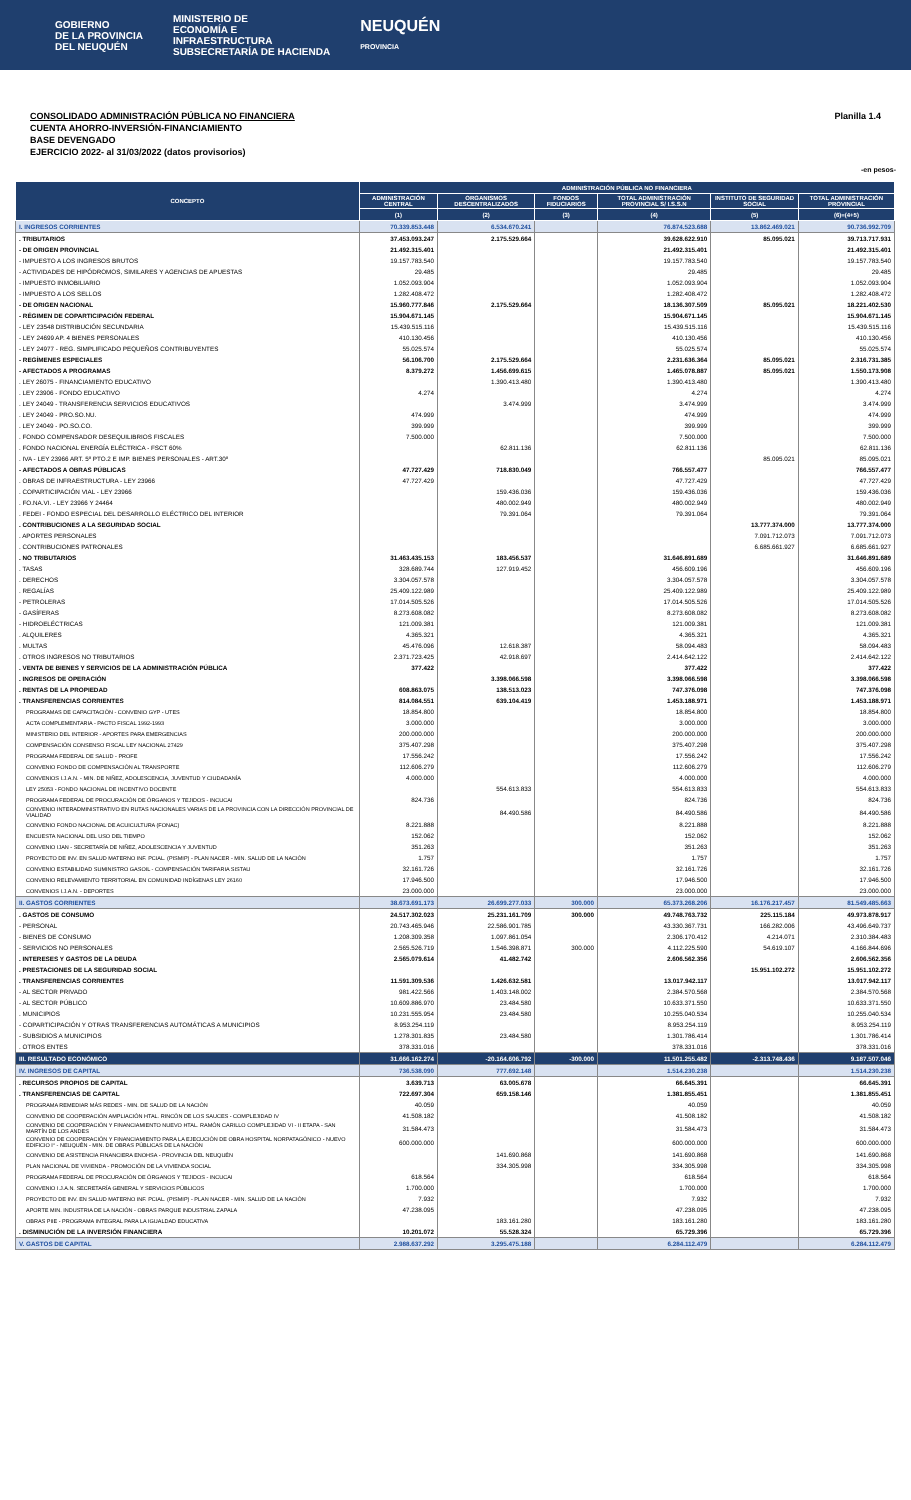GOBIERNO
DE LA PROVINCIA
DEL NEUQUÉN MINISTERIO DE
ECONOMÍA E
INFRAESTRUCTURA
SUBSECRETARÍA DE HACIENDA NEUQUÉN
PROVINCIA
Planilla 1.4 CONSOLIDADO ADMINISTRACIÓN PÚBLICA NO FINANCIERA
CUENTA AHORRO-INVERSIÓN-FINANCIAMIENTO
BASE DEVENGADO
EJERCICIO 2022- al 31/03/2022 (datos provisorios)
-en pesos-
| CONCEPTO | ADMINISTRACIÓN PÚBLICA NO FINANCIERA | | | | | |
| --- | --- | --- | --- | --- | --- | --- |
| | ADMINISTRACIÓN CENTRAL | ORGANISMOS DESCENTRALIZADOS | FONDOS FIDUCIARIOS | TOTAL ADMINISTRACIÓN PROVINCIAL S/ I.S.S.N | INSTITUTO DE SEGURIDAD SOCIAL | TOTAL ADMINISTRACIÓN PROVINCIAL |
| | (1) | (2) | (3) | (4) | (5) | (6)=(4+5) |
| I. INGRESOS CORRIENTES | 70.339.853.448 | 6.534.670.241 | | 76.874.523.688 | 13.862.469.021 | 90.736.992.709 |
| . TRIBUTARIOS | 37.453.093.247 | 2.175.529.664 | | 39.628.622.910 | 85.095.021 | 39.713.717.931 |
| - DE ORIGEN PROVINCIAL | 21.492.315.401 | | | 21.492.315.401 | | 21.492.315.401 |
| - IMPUESTO A LOS INGRESOS BRUTOS | 19.157.783.540 | | | 19.157.783.540 | | 19.157.783.540 |
| - ACTIVIDADES DE HIPÓDROMOS, SIMILARES Y AGENCIAS DE APUESTAS | 29.485 | | | 29.485 | | 29.485 |
| - IMPUESTO INMOBILIARIO | 1.052.093.904 | | | 1.052.093.904 | | 1.052.093.904 |
| - IMPUESTO A LOS SELLOS | 1.282.408.472 | | | 1.282.408.472 | | 1.282.408.472 |
| - DE ORIGEN NACIONAL | 15.960.777.846 | 2.175.529.664 | | 18.136.307.509 | 85.095.021 | 18.221.402.530 |
| - RÉGIMEN DE COPARTICIPACIÓN FEDERAL | 15.904.671.145 | | | 15.904.671.145 | | 15.904.671.145 |
| - LEY 23548 DISTRIBUCIÓN SECUNDARIA | 15.439.515.116 | | | 15.439.515.116 | | 15.439.515.116 |
| - LEY 24699 AP. 4 BIENES PERSONALES | 410.130.456 | | | 410.130.456 | | 410.130.456 |
| - LEY 24977 - REG. SIMPLIFICADO PEQUEÑOS CONTRIBUYENTES | 55.025.574 | | | 55.025.574 | | 55.025.574 |
| - REGÍMENES ESPECIALES | 56.106.700 | 2.175.529.664 | | 2.231.636.364 | 85.095.021 | 2.316.731.385 |
| - AFECTADOS A PROGRAMAS | 8.379.272 | 1.456.699.615 | | 1.465.078.887 | 85.095.021 | 1.550.173.908 |
| . LEY 26075 - FINANCIAMIENTO EDUCATIVO | | 1.390.413.480 | | 1.390.413.480 | | 1.390.413.480 |
| . LEY 23906 - FONDO EDUCATIVO | 4.274 | | | 4.274 | | 4.274 |
| . LEY 24049 - TRANSFERENCIA SERVICIOS EDUCATIVOS | | 3.474.999 | | 3.474.999 | | 3.474.999 |
| . LEY 24049 - PRO.SO.NU. | 474.999 | | | 474.999 | | 474.999 |
| . LEY 24049 - PO.SO.CO. | 399.999 | | | 399.999 | | 399.999 |
| . FONDO COMPENSADOR DESEQUILIBRIOS FISCALES | 7.500.000 | | | 7.500.000 | | 7.500.000 |
| . FONDO NACIONAL ENERGÍA ELÉCTRICA - FSCT 60% | | 62.811.136 | | 62.811.136 | | 62.811.136 |
| . IVA - LEY 23966 ART. 5º PTO.2 E IMP. BIENES PERSONALES - ART.30º | | | | | 85.095.021 | 85.095.021 |
| - AFECTADOS A OBRAS PÚBLICAS | 47.727.429 | 718.830.049 | | 766.557.477 | | 766.557.477 |
| . OBRAS DE INFRAESTRUCTURA - LEY 23966 | 47.727.429 | | | 47.727.429 | | 47.727.429 |
| . COPARTICIPACIÓN VIAL - LEY 23966 | | 159.436.036 | | 159.436.036 | | 159.436.036 |
| . FO.NA.VI. - LEY 23966 Y 24464 | | 480.002.949 | | 480.002.949 | | 480.002.949 |
| . FEDEI - FONDO ESPECIAL DEL DESARROLLO ELÉCTRICO DEL INTERIOR | | 79.391.064 | | 79.391.064 | | 79.391.064 |
| . CONTRIBUCIONES A LA SEGURIDAD SOCIAL | | | | | 13.777.374.000 | 13.777.374.000 |
| . APORTES PERSONALES | | | | | 7.091.712.073 | 7.091.712.073 |
| . CONTRIBUCIONES PATRONALES | | | | | 6.685.661.927 | 6.685.661.927 |
| . NO TRIBUTARIOS | 31.463.435.153 | 183.456.537 | | 31.646.891.689 | | 31.646.891.689 |
| . TASAS | 328.689.744 | 127.919.452 | | 456.609.196 | | 456.609.196 |
| . DERECHOS | 3.304.057.578 | | | 3.304.057.578 | | 3.304.057.578 |
| . REGALÍAS | 25.409.122.989 | | | 25.409.122.989 | | 25.409.122.989 |
| - PETROLERAS | 17.014.505.526 | | | 17.014.505.526 | | 17.014.505.526 |
| - GASÍFERAS | 8.273.608.082 | | | 8.273.608.082 | | 8.273.608.082 |
| - HIDROELÉCTRICAS | 121.009.381 | | | 121.009.381 | | 121.009.381 |
| . ALQUILERES | 4.365.321 | | | 4.365.321 | | 4.365.321 |
| . MULTAS | 45.476.096 | 12.618.387 | | 58.094.483 | | 58.094.483 |
| . OTROS INGRESOS NO TRIBUTARIOS | 2.371.723.425 | 42.918.697 | | 2.414.642.122 | | 2.414.642.122 |
| . VENTA DE BIENES Y SERVICIOS DE LA ADMINISTRACIÓN PÚBLICA | 377.422 | | | 377.422 | | 377.422 |
| . INGRESOS DE OPERACIÓN | | 3.398.066.598 | | 3.398.066.598 | | 3.398.066.598 |
| . RENTAS DE LA PROPIEDAD | 608.863.075 | 138.513.023 | | 747.376.098 | | 747.376.098 |
| . TRANSFERENCIAS CORRIENTES | 814.084.551 | 639.104.419 | | 1.453.188.971 | | 1.453.188.971 |
| PROGRAMAS DE CAPACITACIÓN - CONVENIO GYP - UTES | 18.854.800 | | | 18.854.800 | | 18.854.800 |
| ACTA COMPLEMENTARIA - PACTO FISCAL 1992-1993 | 3.000.000 | | | 3.000.000 | | 3.000.000 |
| MINISTERIO DEL INTERIOR - APORTES PARA EMERGENCIAS | 200.000.000 | | | 200.000.000 | | 200.000.000 |
| COMPENSACIÓN CONSENSO FISCAL LEY NACIONAL 27429 | 375.407.298 | | | 375.407.298 | | 375.407.298 |
| PROGRAMA FEDERAL DE SALUD - PROFE | 17.556.242 | | | 17.556.242 | | 17.556.242 |
| CONVENIO FONDO DE COMPENSACIÓN AL TRANSPORTE | 112.606.279 | | | 112.606.279 | | 112.606.279 |
| CONVENIOS I.J.A.N. - MIN. DE NIÑEZ, ADOLESCENCIA, JUVENTUD Y CIUDADANÍA | 4.000.000 | | | 4.000.000 | | 4.000.000 |
| LEY 25053 - FONDO NACIONAL DE INCENTIVO DOCENTE | | 554.613.833 | | 554.613.833 | | 554.613.833 |
| PROGRAMA FEDERAL DE PROCURACIÓN DE ÓRGANOS Y TEJIDOS - INCUCAI | 824.736 | | | 824.736 | | 824.736 |
| CONVENIO INTERADMINISTRATIVO EN RUTAS NACIONALES VARIAS DE LA PROVINCIA CON LA DIRECCIÓN PROVINCIAL DE VIALIDAD | | 84.490.586 | | 84.490.586 | | 84.490.586 |
| CONVENIO FONDO NACIONAL DE ACUICULTURA (FONAC) | 8.221.888 | | | 8.221.888 | | 8.221.888 |
| ENCUESTA NACIONAL DEL USO DEL TIEMPO | 152.062 | | | 152.062 | | 152.062 |
| CONVENIO IJAN - SECRETARÍA DE NIÑEZ, ADOLESCENCIA Y JUVENTUD | 351.263 | | | 351.263 | | 351.263 |
| PROYECTO DE INV. EN SALUD MATERNO INF. PCIAL. (PISMIP) - PLAN NACER - MIN. SALUD DE LA NACIÓN | 1.757 | | | 1.757 | | 1.757 |
| CONVENIO ESTABILIDAD SUMINISTRO GASOIL - COMPENSACIÓN TARIFARIA SISTAU | 32.161.726 | | | 32.161.726 | | 32.161.726 |
| CONVENIO RELEVAMIENTO TERRITORIAL EN COMUNIDAD INDÍGENAS LEY 26160 | 17.946.500 | | | 17.946.500 | | 17.946.500 |
| CONVENIOS I.J.A.N. - DEPORTES | 23.000.000 | | | 23.000.000 | | 23.000.000 |
| II. GASTOS CORRIENTES | 38.673.691.173 | 26.699.277.033 | 300.000 | 65.373.268.206 | 16.176.217.457 | 81.549.485.663 |
| . GASTOS DE CONSUMO | 24.517.302.023 | 25.231.161.709 | 300.000 | 49.748.763.732 | 225.115.184 | 49.973.878.917 |
| - PERSONAL | 20.743.465.946 | 22.586.901.785 | | 43.330.367.731 | 166.282.006 | 43.496.649.737 |
| - BIENES DE CONSUMO | 1.208.309.358 | 1.097.861.054 | | 2.306.170.412 | 4.214.071 | 2.310.384.483 |
| - SERVICIOS NO PERSONALES | 2.565.526.719 | 1.546.398.871 | 300.000 | 4.112.225.590 | 54.619.107 | 4.166.844.696 |
| . INTERESES Y GASTOS DE LA DEUDA | 2.565.079.614 | 41.482.742 | | 2.606.562.356 | | 2.606.562.356 |
| . PRESTACIONES DE LA SEGURIDAD SOCIAL | | | | | 15.951.102.272 | 15.951.102.272 |
| . TRANSFERENCIAS CORRIENTES | 11.591.309.536 | 1.426.632.581 | | 13.017.942.117 | | 13.017.942.117 |
| - AL SECTOR PRIVADO | 981.422.566 | 1.403.148.002 | | 2.384.570.568 | | 2.384.570.568 |
| - AL SECTOR PÚBLICO | 10.609.886.970 | 23.484.580 | | 10.633.371.550 | | 10.633.371.550 |
| . MUNICIPIOS | 10.231.555.954 | 23.484.580 | | 10.255.040.534 | | 10.255.040.534 |
| - COPARTICIPACIÓN Y OTRAS TRANSFERENCIAS AUTOMÁTICAS A MUNICIPIOS | 8.953.254.119 | | | 8.953.254.119 | | 8.953.254.119 |
| - SUBSIDIOS A MUNICIPIOS | 1.278.301.835 | 23.484.580 | | 1.301.786.414 | | 1.301.786.414 |
| . OTROS ENTES | 378.331.016 | | | 378.331.016 | | 378.331.016 |
| III. RESULTADO ECONÓMICO | 31.666.162.274 | -20.164.606.792 | -300.000 | 11.501.255.482 | -2.313.748.436 | 9.187.507.046 |
| IV. INGRESOS DE CAPITAL | 736.538.090 | 777.692.148 | | 1.514.230.238 | | 1.514.230.238 |
| . RECURSOS PROPIOS DE CAPITAL | 3.639.713 | 63.005.678 | | 66.645.391 | | 66.645.391 |
| . TRANSFERENCIAS DE CAPITAL | 722.697.304 | 659.158.146 | | 1.381.855.451 | | 1.381.855.451 |
| PROGRAMA REMEDIAR MÁS REDES - MIN. DE SALUD DE LA NACIÓN | 40.059 | | | 40.059 | | 40.059 |
| CONVENIO DE COOPERACIÓN AMPLIACIÓN HTAL. RINCÓN DE LOS SAUCES - COMPLEJIDAD IV | 41.508.182 | | | 41.508.182 | | 41.508.182 |
| CONVENIO DE COOPERACIÓN Y FINANCIAMIENTO NUEVO HTAL. RAMÓN CARILLO COMPLEJIDAD VI - II ETAPA - SAN MARTÍN DE LOS ANDES | 31.584.473 | | | 31.584.473 | | 31.584.473 |
| CONVENIO DE COOPERACIÓN Y FINANCIAMIENTO PARA LA EJECUCIÓN DE OBRA HOSPITAL NORPATAGÓNICO - NUEVO EDIFICIO I° - NEUQUÉN - MIN. DE OBRAS PÚBLICAS DE LA NACIÓN | 600.000.000 | | | 600.000.000 | | 600.000.000 |
| CONVENIO DE ASISTENCIA FINANCIERA ENOHSA - PROVINCIA DEL NEUQUÉN | | 141.690.868 | | 141.690.868 | | 141.690.868 |
| PLAN NACIONAL DE VIVIENDA - PROMOCIÓN DE LA VIVIENDA SOCIAL | | 334.305.998 | | 334.305.998 | | 334.305.998 |
| PROGRAMA FEDERAL DE PROCURACIÓN DE ÓRGANOS Y TEJIDOS - INCUCAI | 618.564 | | | 618.564 | | 618.564 |
| CONVENIO I.J.A.N. SECRETARÍA GENERAL Y SERVICIOS PÚBLICOS | 1.700.000 | | | 1.700.000 | | 1.700.000 |
| PROYECTO DE INV. EN SALUD MATERNO INF. PCIAL. (PISMIP) - PLAN NACER - MIN. SALUD DE LA NACIÓN | 7.932 | | | 7.932 | | 7.932 |
| APORTE MIN. INDUSTRIA DE LA NACIÓN - OBRAS PARQUE INDUSTRIAL ZAPALA | 47.238.095 | | | 47.238.095 | | 47.238.095 |
| OBRAS PIIE - PROGRAMA INTEGRAL PARA LA IGUALDAD EDUCATIVA | | 183.161.280 | | 183.161.280 | | 183.161.280 |
| . DISMINUCIÓN DE LA INVERSIÓN FINANCIERA | 10.201.072 | 55.528.324 | | 65.729.396 | | 65.729.396 |
| V. GASTOS DE CAPITAL | 2.988.637.292 | 3.295.475.188 | | 6.284.112.479 | | 6.284.112.479 |